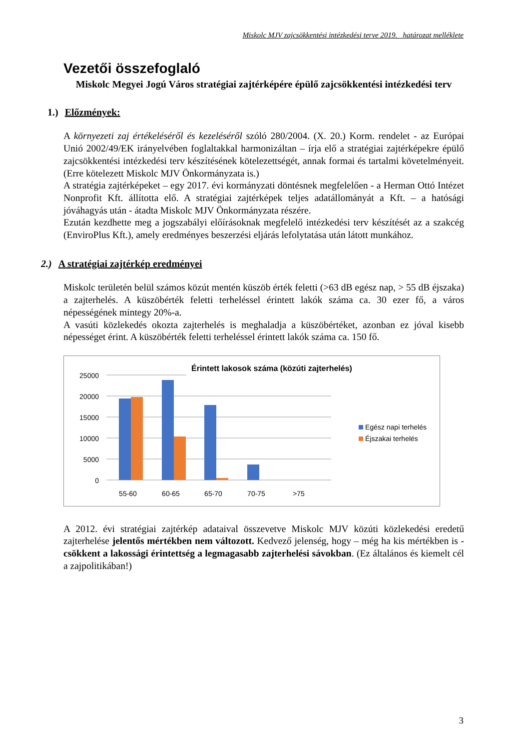Miskolc MJV zajcsökkentési intézkedési terve 2019. határozat melléklete
Vezetői összefoglaló
Miskolc Megyei Jogú Város stratégiai zajtérképére épülő zajcsökkentési intézkedési terv
1.) Előzmények:
A környezeti zaj értékeléséről és kezeléséről szóló 280/2004. (X. 20.) Korm. rendelet - az Európai Unió 2002/49/EK irányelvében foglaltakkal harmonizáltan – írja elő a stratégiai zajtérképekre épülő zajcsökkentési intézkedési terv készítésének kötelezettségét, annak formai és tartalmi követelményeit. (Erre kötelezett Miskolc MJV Önkormányzata is.)
A stratégia zajtérképeket – egy 2017. évi kormányzati döntésnek megfelelően - a Herman Ottó Intézet Nonprofit Kft. állította elő. A stratégiai zajtérképek teljes adatállományát a Kft. – a hatósági jóváhagyás után - átadta Miskolc MJV Önkormányzata részére.
Ezután kezdhette meg a jogszabályi előírásoknak megfelelő intézkedési terv készítését az a szakcég (EnviroPlus Kft.), amely eredményes beszerzési eljárás lefolytatása után látott munkához.
2.) A stratégiai zajtérkép eredményei
Miskolc területén belül számos közút mentén küszöb érték feletti (>63 dB egész nap, > 55 dB éjszaka) a zajterhelés. A küszöbérték feletti terheléssel érintett lakók száma ca. 30 ezer fő, a város népességének mintegy 20%-a.
A vasúti közlekedés okozta zajterhelés is meghaladja a küszöbértéket, azonban ez jóval kisebb népességet érint. A küszöbérték feletti terheléssel érintett lakók száma ca. 150 fő.
Érintett lakosok száma (közúti zajterhelés)
0
5000
10000
15000
20000
25000
55-60
60-65
65-70
70-75
>75
Egész napi terhelés
Éjszakai terhelés
A 2012. évi stratégiai zajtérkép adataival összevetve Miskolc MJV közúti közlekedési eredetű zajterhelése jelentős mértékben nem változott. Kedvező jelenség, hogy – még ha kis mértékben is - csökkent a lakossági érintettség a legmagasabb zajterhelési sávokban. (Ez általános és kiemelt cél a zajpolitikában!)
3